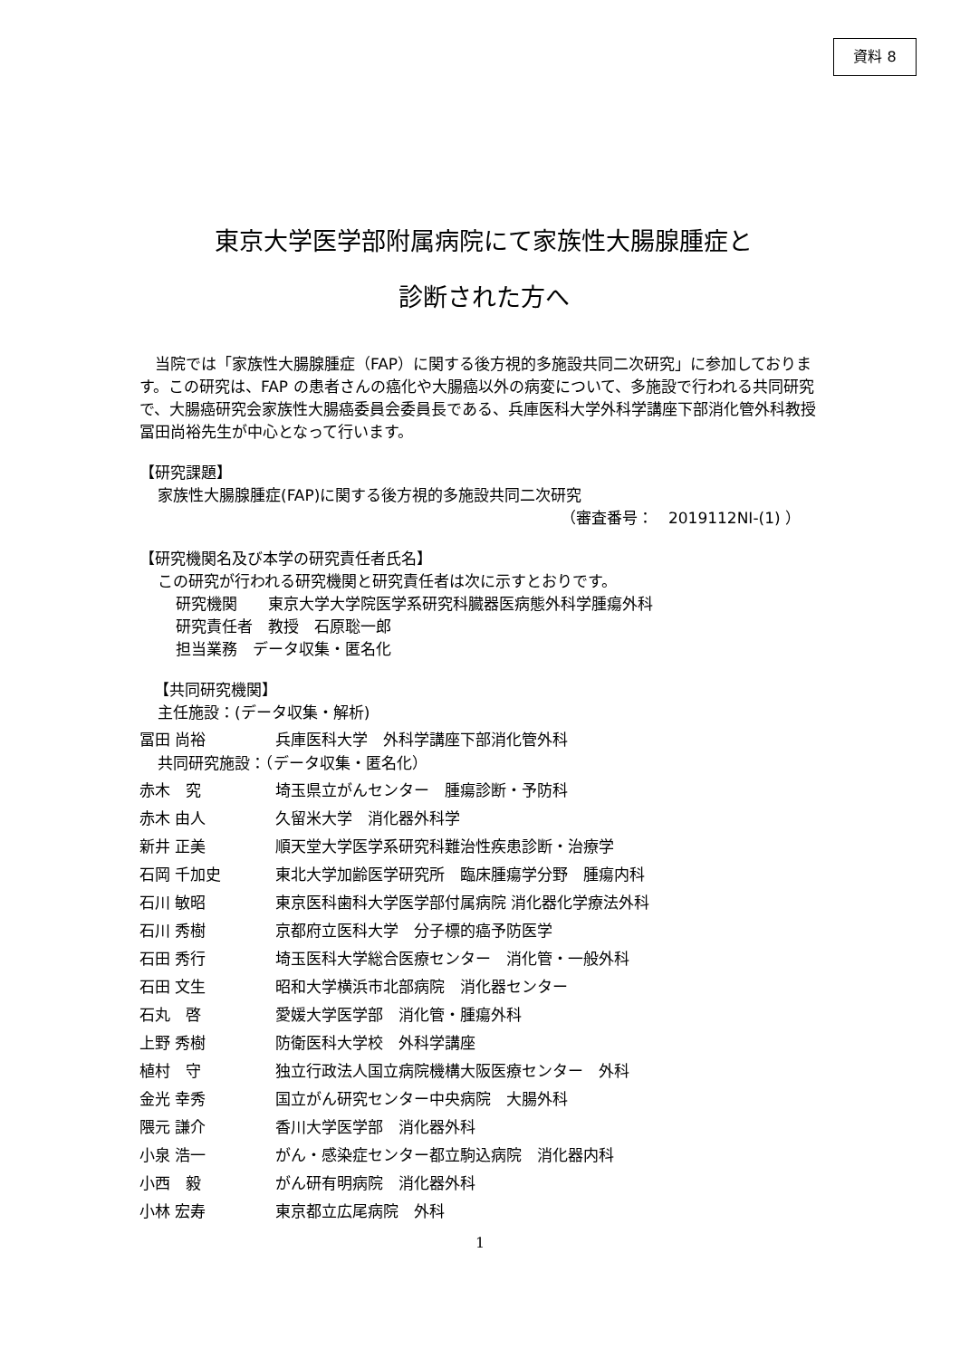資料 8
東京大学医学部附属病院にて家族性大腸腺腫症と
診断された方へ
　当院では「家族性大腸腺腫症（FAP）に関する後方視的多施設共同二次研究」に参加しております。この研究は、FAP の患者さんの癌化や大腸癌以外の病変について、多施設で行われる共同研究で、大腸癌研究会家族性大腸癌委員会委員長である、兵庫医科大学外科学講座下部消化管外科教授　冨田尚裕先生が中心となって行います。
【研究課題】
家族性大腸腺腫症(FAP)に関する後方視的多施設共同二次研究
（審査番号：　2019112NI-(1) ）
【研究機関名及び本学の研究責任者氏名】
この研究が行われる研究機関と研究責任者は次に示すとおりです。
研究機関　　東京大学大学院医学系研究科臓器医病態外科学腫瘍外科
研究責任者　教授　石原聡一郎
担当業務　データ収集・匿名化
【共同研究機関】
主任施設：(データ収集・解析)
| 冨田 尚裕 | 兵庫医科大学 外科学講座下部消化管外科 |
共同研究施設：（データ収集・匿名化）
| 赤木 究 | 埼玉県立がんセンター 腫瘍診断・予防科 |
| 赤木 由人 | 久留米大学 消化器外科学 |
| 新井 正美 | 順天堂大学医学系研究科難治性疾患診断・治療学 |
| 石岡 千加史 | 東北大学加齢医学研究所 臨床腫瘍学分野 腫瘍内科 |
| 石川 敏昭 | 東京医科歯科大学医学部付属病院 消化器化学療法外科 |
| 石川 秀樹 | 京都府立医科大学 分子標的癌予防医学 |
| 石田 秀行 | 埼玉医科大学総合医療センター 消化管・一般外科 |
| 石田 文生 | 昭和大学横浜市北部病院 消化器センター |
| 石丸 啓 | 愛媛大学医学部 消化管・腫瘍外科 |
| 上野 秀樹 | 防衛医科大学校 外科学講座 |
| 植村 守 | 独立行政法人国立病院機構大阪医療センター 外科 |
| 金光 幸秀 | 国立がん研究センター中央病院 大腸外科 |
| 隈元 謙介 | 香川大学医学部 消化器外科 |
| 小泉 浩一 | がん・感染症センター都立駒込病院 消化器内科 |
| 小西 毅 | がん研有明病院 消化器外科 |
| 小林 宏寿 | 東京都立広尾病院 外科 |
1